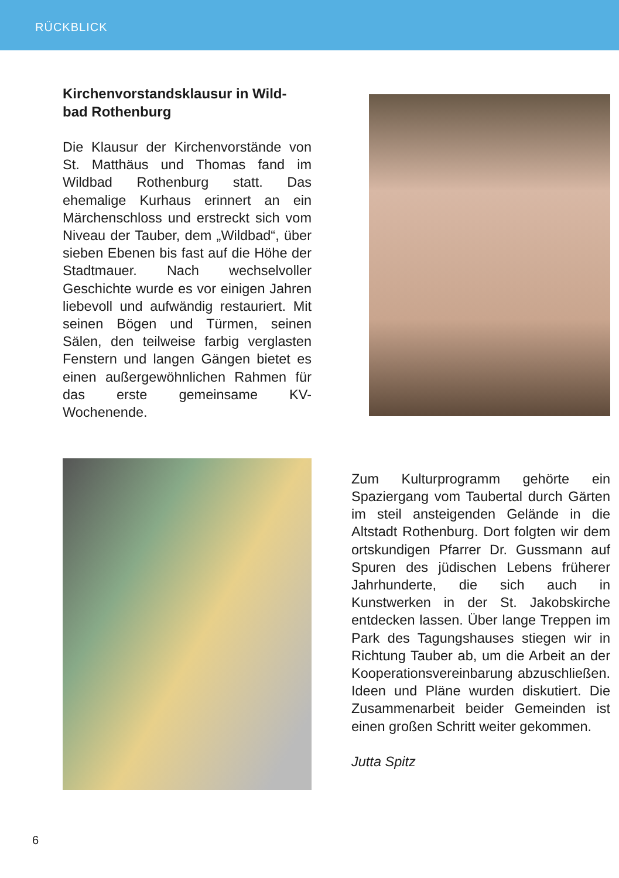RÜCKBLICK
Kirchenvorstandsklausur in Wild-
bad Rothenburg
Die Klausur der Kirchenvorstände von St. Matthäus und Thomas fand im Wildbad Rothenburg statt. Das ehemalige Kurhaus erinnert an ein Märchenschloss und erstreckt sich vom Niveau der Tauber, dem „Wild­bad“, über sieben Ebenen bis fast auf die Höhe der Stadtmauer. Nach wechselvoller Geschichte wurde es vor einigen Jahren liebevoll und auf­wändig restauriert. Mit seinen Bögen und Türmen, seinen Sälen, den teil­weise farbig verglasten Fenstern und langen Gängen bietet es einen außer­gewöhnlichen Rahmen für das erste gemeinsame KV-Wochenende.
Zum Kulturprogramm gehörte ein Spaziergang vom Taubertal durch Gärten im steil ansteigenden Gelände in die Altstadt Rothenburg. Dort folg­ten wir dem ortskundigen Pfarrer Dr. Gussmann auf Spuren des jüdischen Lebens früherer Jahrhunderte, die sich auch in Kunstwerken in der St. Jakobskirche entdecken lassen. Über lange Treppen im Park des Tagungs­hauses stiegen wir in Richtung Tau­ber ab, um die Arbeit an der Koope­rationsvereinbarung abzuschließen. Ideen und Pläne wurden diskutiert. Die Zusammenarbeit beider Gemein­den ist einen großen Schritt weiter ge­kommen.
Jutta Spitz
6